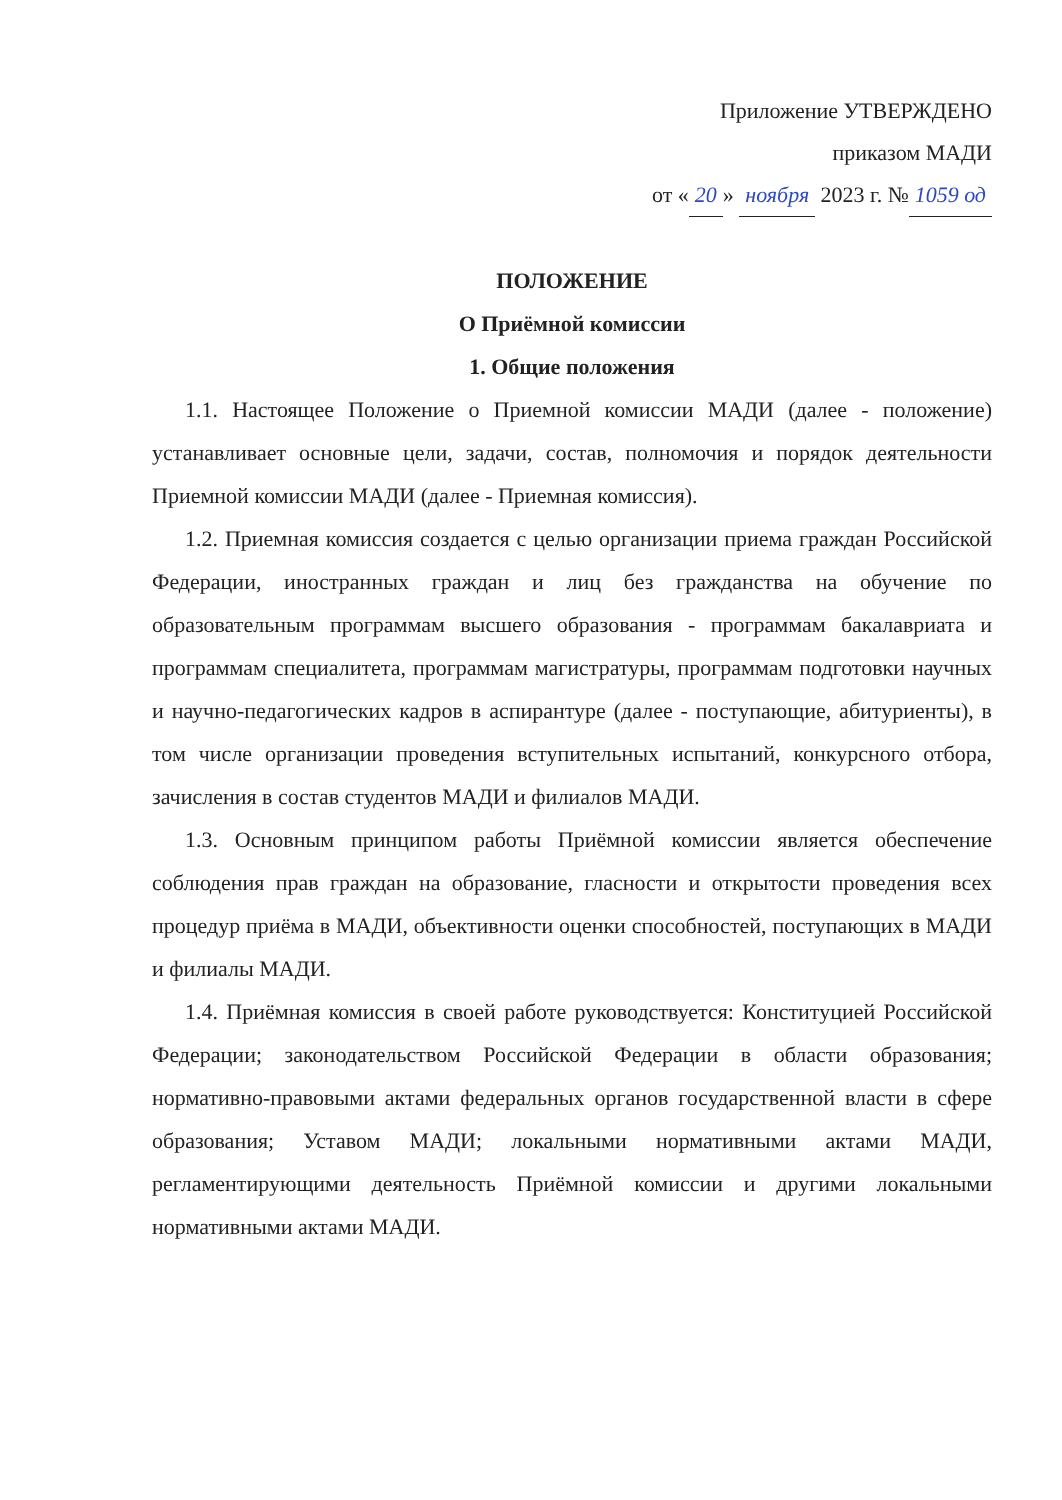Приложение УТВЕРЖДЕНО
приказом МАДИ
от « 20 » ноября 2023 г. № 1059 од
ПОЛОЖЕНИЕ
О Приёмной комиссии
1. Общие положения
1.1. Настоящее Положение о Приемной комиссии МАДИ (далее - положение) устанавливает основные цели, задачи, состав, полномочия и порядок деятельности Приемной комиссии МАДИ (далее - Приемная комиссия).
1.2. Приемная комиссия создается с целью организации приема граждан Российской Федерации, иностранных граждан и лиц без гражданства на обучение по образовательным программам высшего образования - программам бакалавриата и программам специалитета, программам магистратуры, программам подготовки научных и научно-педагогических кадров в аспирантуре (далее - поступающие, абитуриенты), в том числе организации проведения вступительных испытаний, конкурсного отбора, зачисления в состав студентов МАДИ и филиалов МАДИ.
1.3. Основным принципом работы Приёмной комиссии является обеспечение соблюдения прав граждан на образование, гласности и открытости проведения всех процедур приёма в МАДИ, объективности оценки способностей, поступающих в МАДИ и филиалы МАДИ.
1.4. Приёмная комиссия в своей работе руководствуется: Конституцией Российской Федерации; законодательством Российской Федерации в области образования; нормативно-правовыми актами федеральных органов государственной власти в сфере образования; Уставом МАДИ; локальными нормативными актами МАДИ, регламентирующими деятельность Приёмной комиссии и другими локальными нормативными актами МАДИ.